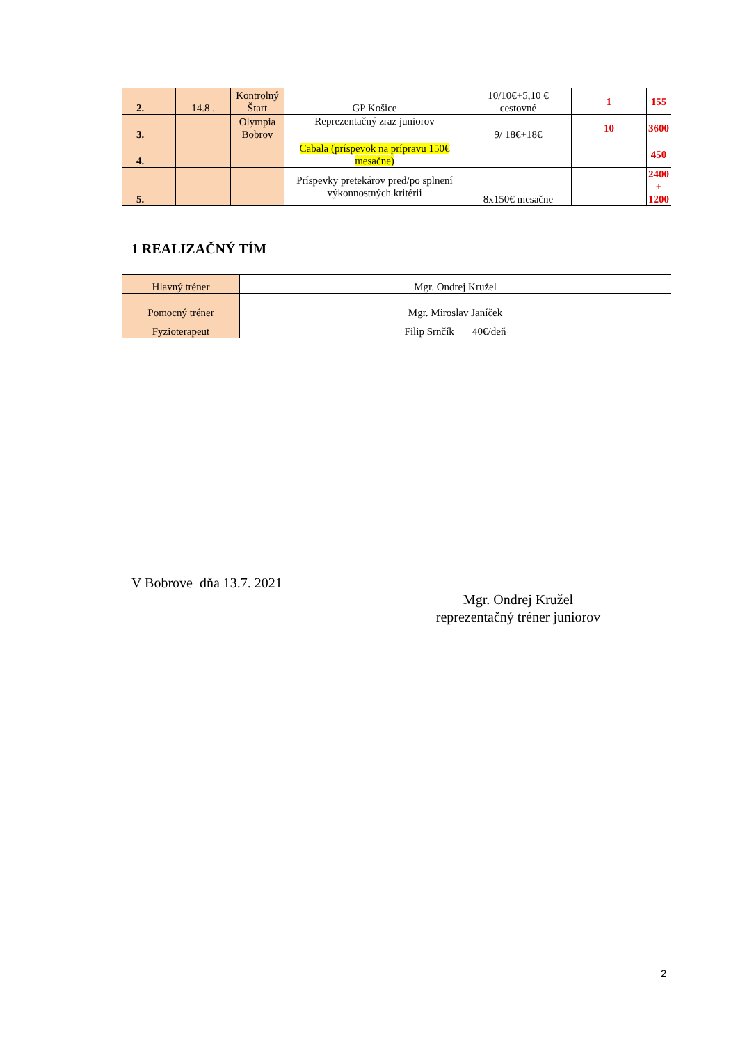| 2. | 14.8 . | Kontrolný Štart | GP Košice | 10/10€+5,10 € cestovné | 1 | 155 |
| 3. | | Olympia Bobrov | Reprezentačný zraz juniorov | 9/ 18€+18€ | 10 | 3600 |
| 4. | | | Cabala (príspevok na prípravu 150€ mesačne) | | | 450 |
| 5. | | | Príspevky pretekárov pred/po splnení výkonnostných kritérii | 8x150€ mesačne | | 2400 + 1200 |
1 REALIZAČNÝ TÍM
| Hlavný tréner | Mgr. Ondrej Kružel |
| Pomocný tréner | Mgr. Miroslav Janíček |
| Fyzioterapeut | Filip Srnčík 40€/deň |
V Bobrove dňa 13.7. 2021
Mgr. Ondrej Kružel
reprezentačný tréner juniorov
2